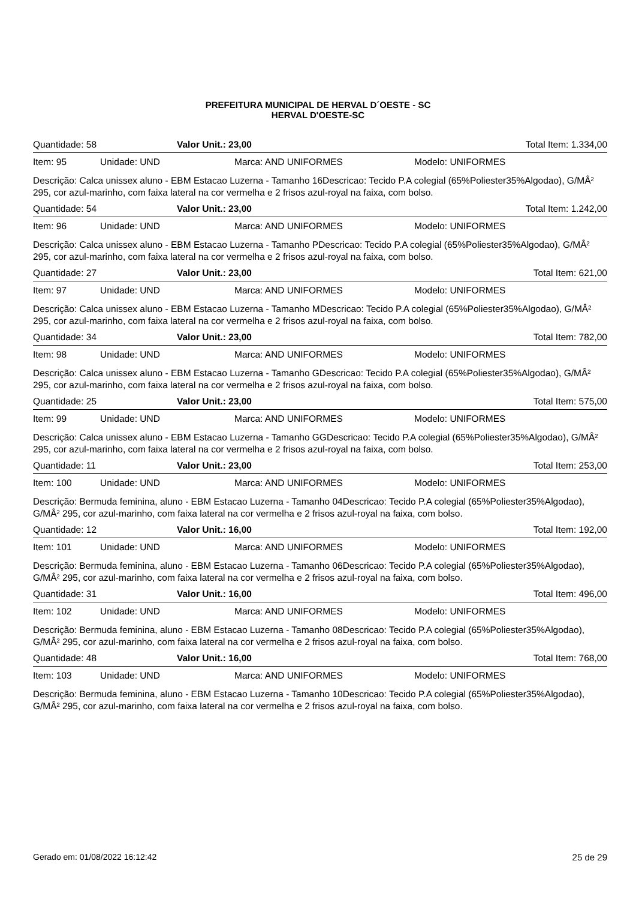PREFEITURA MUNICIPAL DE HERVAL D´OESTE - SC
HERVAL D'OESTE-SC
Quantidade: 58 Valor Unit.: 23,00 Total Item: 1.334,00
Item: 95 Unidade: UND Marca: AND UNIFORMES Modelo: UNIFORMES
Descrição: Calca unissex aluno - EBM Estacao Luzerna - Tamanho 16Descricao: Tecido P.A colegial (65%Poliester35%Algodao), G/MÂ² 295, cor azul-marinho, com faixa lateral na cor vermelha e 2 frisos azul-royal na faixa, com bolso.
Quantidade: 54 Valor Unit.: 23,00 Total Item: 1.242,00
Item: 96 Unidade: UND Marca: AND UNIFORMES Modelo: UNIFORMES
Descrição: Calca unissex aluno - EBM Estacao Luzerna - Tamanho PDescricao: Tecido P.A colegial (65%Poliester35%Algodao), G/MÂ² 295, cor azul-marinho, com faixa lateral na cor vermelha e 2 frisos azul-royal na faixa, com bolso.
Quantidade: 27 Valor Unit.: 23,00 Total Item: 621,00
Item: 97 Unidade: UND Marca: AND UNIFORMES Modelo: UNIFORMES
Descrição: Calca unissex aluno - EBM Estacao Luzerna - Tamanho MDescricao: Tecido P.A colegial (65%Poliester35%Algodao), G/MÂ² 295, cor azul-marinho, com faixa lateral na cor vermelha e 2 frisos azul-royal na faixa, com bolso.
Quantidade: 34 Valor Unit.: 23,00 Total Item: 782,00
Item: 98 Unidade: UND Marca: AND UNIFORMES Modelo: UNIFORMES
Descrição: Calca unissex aluno - EBM Estacao Luzerna - Tamanho GDescricao: Tecido P.A colegial (65%Poliester35%Algodao), G/MÂ² 295, cor azul-marinho, com faixa lateral na cor vermelha e 2 frisos azul-royal na faixa, com bolso.
Quantidade: 25 Valor Unit.: 23,00 Total Item: 575,00
Item: 99 Unidade: UND Marca: AND UNIFORMES Modelo: UNIFORMES
Descrição: Calca unissex aluno - EBM Estacao Luzerna - Tamanho GGDescricao: Tecido P.A colegial (65%Poliester35%Algodao), G/MÂ² 295, cor azul-marinho, com faixa lateral na cor vermelha e 2 frisos azul-royal na faixa, com bolso.
Quantidade: 11 Valor Unit.: 23,00 Total Item: 253,00
Item: 100 Unidade: UND Marca: AND UNIFORMES Modelo: UNIFORMES
Descrição: Bermuda feminina, aluno - EBM Estacao Luzerna - Tamanho 04Descricao: Tecido P.A colegial (65%Poliester35%Algodao), G/MÂ² 295, cor azul-marinho, com faixa lateral na cor vermelha e 2 frisos azul-royal na faixa, com bolso.
Quantidade: 12 Valor Unit.: 16,00 Total Item: 192,00
Item: 101 Unidade: UND Marca: AND UNIFORMES Modelo: UNIFORMES
Descrição: Bermuda feminina, aluno - EBM Estacao Luzerna - Tamanho 06Descricao: Tecido P.A colegial (65%Poliester35%Algodao), G/MÂ² 295, cor azul-marinho, com faixa lateral na cor vermelha e 2 frisos azul-royal na faixa, com bolso.
Quantidade: 31 Valor Unit.: 16,00 Total Item: 496,00
Item: 102 Unidade: UND Marca: AND UNIFORMES Modelo: UNIFORMES
Descrição: Bermuda feminina, aluno - EBM Estacao Luzerna - Tamanho 08Descricao: Tecido P.A colegial (65%Poliester35%Algodao), G/MÂ² 295, cor azul-marinho, com faixa lateral na cor vermelha e 2 frisos azul-royal na faixa, com bolso.
Quantidade: 48 Valor Unit.: 16,00 Total Item: 768,00
Item: 103 Unidade: UND Marca: AND UNIFORMES Modelo: UNIFORMES
Descrição: Bermuda feminina, aluno - EBM Estacao Luzerna - Tamanho 10Descricao: Tecido P.A colegial (65%Poliester35%Algodao), G/MÂ² 295, cor azul-marinho, com faixa lateral na cor vermelha e 2 frisos azul-royal na faixa, com bolso.
Gerado em: 01/08/2022 16:12:42 25 de 29